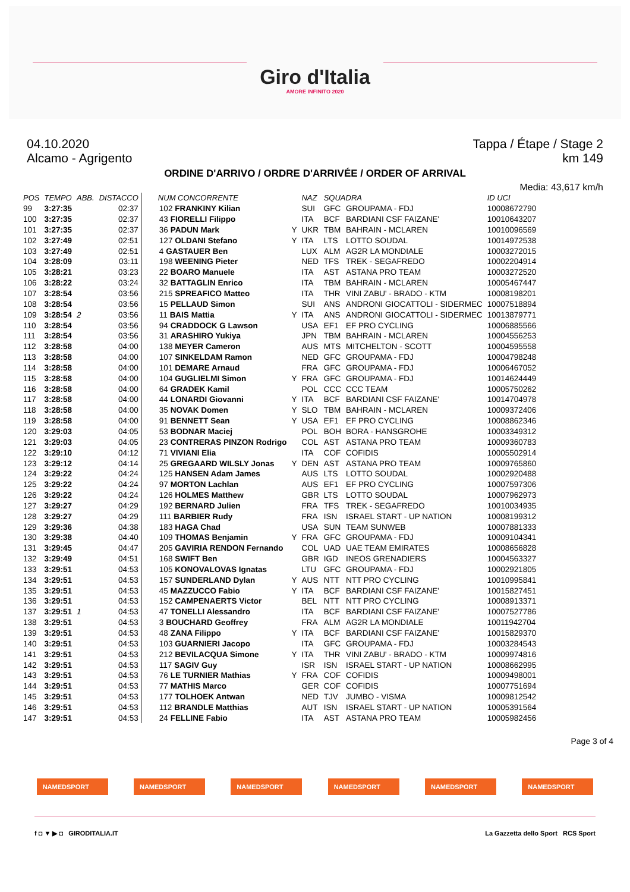Giro d'Italia
AMORE INFINITO 2020
04.10.2020 Tappa / Étape / Stage 2
Alcamo - Agrigento km 149
ORDINE D'ARRIVO / ORDRE D'ARRIVÉE / ORDER OF ARRIVAL
Media: 43,617 km/h
| POS | TEMPO | ABB. | DISTACCO | NUM CONCORRENTE | | NAZ | SQUADRA | | ID UCI |
| --- | --- | --- | --- | --- | --- | --- | --- | --- | --- |
| 99 | 3:27:35 | | 02:37 | 102 FRANKINY Kilian | | SUI | GFC | GROUPAMA - FDJ | 10008672790 |
| 100 | 3:27:35 | | 02:37 | 43 FIORELLI Filippo | | ITA | BCF | BARDIANI CSF FAIZANE' | 10010643207 |
| 101 | 3:27:35 | | 02:37 | 36 PADUN Mark | Y | UKR | TBM | BAHRAIN - MCLAREN | 10010096569 |
| 102 | 3:27:49 | | 02:51 | 127 OLDANI Stefano | Y | ITA | LTS | LOTTO SOUDAL | 10014972538 |
| 103 | 3:27:49 | | 02:51 | 4 GASTAUER Ben | | LUX | ALM | AG2R LA MONDIALE | 10003272015 |
| 104 | 3:28:09 | | 03:11 | 198 WEENING Pieter | | NED | TFS | TREK - SEGAFREDO | 10002204914 |
| 105 | 3:28:21 | | 03:23 | 22 BOARO Manuele | | ITA | AST | ASTANA PRO TEAM | 10003272520 |
| 106 | 3:28:22 | | 03:24 | 32 BATTAGLIN Enrico | | ITA | TBM | BAHRAIN - MCLAREN | 10005467447 |
| 107 | 3:28:54 | | 03:56 | 215 SPREAFICO Matteo | | ITA | THR | VINI ZABU' - BRADO - KTM | 10008198201 |
| 108 | 3:28:54 | | 03:56 | 15 PELLAUD Simon | | SUI | ANS | ANDRONI GIOCATTOLI - SIDERMEC | 10007518894 |
| 109 | 3:28:54 | 2 | 03:56 | 11 BAIS Mattia | Y | ITA | ANS | ANDRONI GIOCATTOLI - SIDERMEC | 10013879771 |
| 110 | 3:28:54 | | 03:56 | 94 CRADDOCK G Lawson | | USA | EF1 | EF PRO CYCLING | 10006885566 |
| 111 | 3:28:54 | | 03:56 | 31 ARASHIRO Yukiya | | JPN | TBM | BAHRAIN - MCLAREN | 10004556253 |
| 112 | 3:28:58 | | 04:00 | 138 MEYER Cameron | | AUS | MTS | MITCHELTON - SCOTT | 10004595558 |
| 113 | 3:28:58 | | 04:00 | 107 SINKELDAM Ramon | | NED | GFC | GROUPAMA - FDJ | 10004798248 |
| 114 | 3:28:58 | | 04:00 | 101 DEMARE Arnaud | | FRA | GFC | GROUPAMA - FDJ | 10006467052 |
| 115 | 3:28:58 | | 04:00 | 104 GUGLIELMI Simon | Y | FRA | GFC | GROUPAMA - FDJ | 10014624449 |
| 116 | 3:28:58 | | 04:00 | 64 GRADEK Kamil | | POL | CCC | CCC TEAM | 10005750262 |
| 117 | 3:28:58 | | 04:00 | 44 LONARDI Giovanni | Y | ITA | BCF | BARDIANI CSF FAIZANE' | 10014704978 |
| 118 | 3:28:58 | | 04:00 | 35 NOVAK Domen | Y | SLO | TBM | BAHRAIN - MCLAREN | 10009372406 |
| 119 | 3:28:58 | | 04:00 | 91 BENNETT Sean | Y | USA | EF1 | EF PRO CYCLING | 10008862346 |
| 120 | 3:29:03 | | 04:05 | 53 BODNAR Maciej | | POL | BOH | BORA - HANSGROHE | 10003349312 |
| 121 | 3:29:03 | | 04:05 | 23 CONTRERAS PINZON Rodrigo | | COL | AST | ASTANA PRO TEAM | 10009360783 |
| 122 | 3:29:10 | | 04:12 | 71 VIVIANI Elia | | ITA | COF | COFIDIS | 10005502914 |
| 123 | 3:29:12 | | 04:14 | 25 GREGAARD WILSLY Jonas | Y | DEN | AST | ASTANA PRO TEAM | 10009765860 |
| 124 | 3:29:22 | | 04:24 | 125 HANSEN Adam James | | AUS | LTS | LOTTO SOUDAL | 10002920488 |
| 125 | 3:29:22 | | 04:24 | 97 MORTON Lachlan | | AUS | EF1 | EF PRO CYCLING | 10007597306 |
| 126 | 3:29:22 | | 04:24 | 126 HOLMES Matthew | | GBR | LTS | LOTTO SOUDAL | 10007962973 |
| 127 | 3:29:27 | | 04:29 | 192 BERNARD Julien | | FRA | TFS | TREK - SEGAFREDO | 10010034935 |
| 128 | 3:29:27 | | 04:29 | 111 BARBIER Rudy | | FRA | ISN | ISRAEL START - UP NATION | 10008199312 |
| 129 | 3:29:36 | | 04:38 | 183 HAGA Chad | | USA | SUN | TEAM SUNWEB | 10007881333 |
| 130 | 3:29:38 | | 04:40 | 109 THOMAS Benjamin | Y | FRA | GFC | GROUPAMA - FDJ | 10009104341 |
| 131 | 3:29:45 | | 04:47 | 205 GAVIRIA RENDON Fernando | | COL | UAD | UAE TEAM EMIRATES | 10008656828 |
| 132 | 3:29:49 | | 04:51 | 168 SWIFT Ben | | GBR | IGD | INEOS GRENADIERS | 10004563327 |
| 133 | 3:29:51 | | 04:53 | 105 KONOVALOVAS Ignatas | | LTU | GFC | GROUPAMA - FDJ | 10002921805 |
| 134 | 3:29:51 | | 04:53 | 157 SUNDERLAND Dylan | Y | AUS | NTT | NTT PRO CYCLING | 10010995841 |
| 135 | 3:29:51 | | 04:53 | 45 MAZZUCCO Fabio | Y | ITA | BCF | BARDIANI CSF FAIZANE' | 10015827451 |
| 136 | 3:29:51 | | 04:53 | 152 CAMPENAERTS Victor | | BEL | NTT | NTT PRO CYCLING | 10008913371 |
| 137 | 3:29:51 | 1 | 04:53 | 47 TONELLI Alessandro | | ITA | BCF | BARDIANI CSF FAIZANE' | 10007527786 |
| 138 | 3:29:51 | | 04:53 | 3 BOUCHARD Geoffrey | | FRA | ALM | AG2R LA MONDIALE | 10011942704 |
| 139 | 3:29:51 | | 04:53 | 48 ZANA Filippo | Y | ITA | BCF | BARDIANI CSF FAIZANE' | 10015829370 |
| 140 | 3:29:51 | | 04:53 | 103 GUARNIERI Jacopo | | ITA | GFC | GROUPAMA - FDJ | 10003284543 |
| 141 | 3:29:51 | | 04:53 | 212 BEVILACQUA Simone | Y | ITA | THR | VINI ZABU' - BRADO - KTM | 10009974816 |
| 142 | 3:29:51 | | 04:53 | 117 SAGIV Guy | | ISR | ISN | ISRAEL START - UP NATION | 10008662995 |
| 143 | 3:29:51 | | 04:53 | 76 LE TURNIER Mathias | Y | FRA | COF | COFIDIS | 10009498001 |
| 144 | 3:29:51 | | 04:53 | 77 MATHIS Marco | | GER | COF | COFIDIS | 10007751694 |
| 145 | 3:29:51 | | 04:53 | 177 TOLHOEK Antwan | | NED | TJV | JUMBO - VISMA | 10009812542 |
| 146 | 3:29:51 | | 04:53 | 112 BRANDLE Matthias | | AUT | ISN | ISRAEL START - UP NATION | 10005391564 |
| 147 | 3:29:51 | | 04:53 | 24 FELLINE Fabio | | ITA | AST | ASTANA PRO TEAM | 10005982456 |
Page 3 of 4
NAMEDSPORT NAMEDSPORT NAMEDSPORT NAMEDSPORT NAMEDSPORT NAMEDSPORT
f ◘ ▼ ▶ ◘ GIRODITALIA.IT La Gazzetta dello Sport RCS Sport